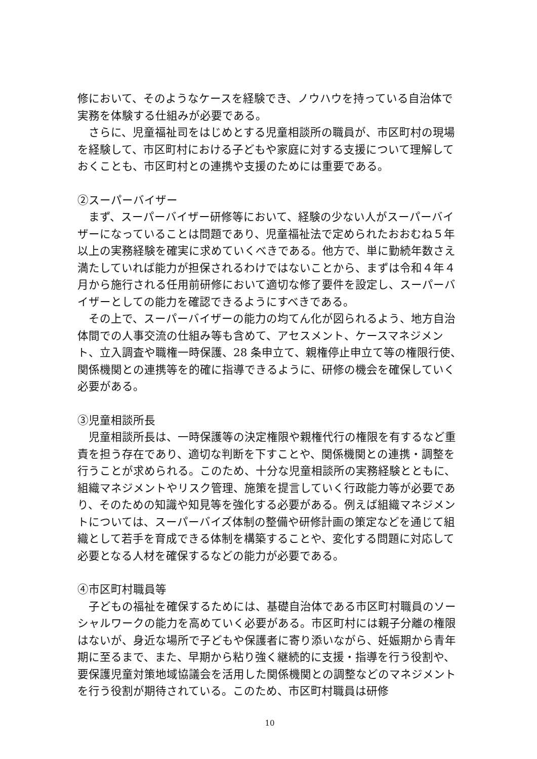修において、そのようなケースを経験でき、ノウハウを持っている自治体で実務を体験する仕組みが必要である。
さらに、児童福祉司をはじめとする児童相談所の職員が、市区町村の現場を経験して、市区町村における子どもや家庭に対する支援について理解しておくことも、市区町村との連携や支援のためには重要である。
②スーパーバイザー
まず、スーパーバイザー研修等において、経験の少ない人がスーパーバイザーになっていることは問題であり、児童福祉法で定められたおおむね５年以上の実務経験を確実に求めていくべきである。他方で、単に勤続年数さえ満たしていれば能力が担保されるわけではないことから、まずは令和４年４月から施行される任用前研修において適切な修了要件を設定し、スーパーバイザーとしての能力を確認できるようにすべきである。
その上で、スーパーバイザーの能力の均てん化が図られるよう、地方自治体間での人事交流の仕組み等も含めて、アセスメント、ケースマネジメント、立入調査や職権一時保護、28 条申立て、親権停止申立て等の権限行使、関係機関との連携等を的確に指導できるように、研修の機会を確保していく必要がある。
③児童相談所長
児童相談所長は、一時保護等の決定権限や親権代行の権限を有するなど重責を担う存在であり、適切な判断を下すことや、関係機関との連携・調整を行うことが求められる。このため、十分な児童相談所の実務経験とともに、組織マネジメントやリスク管理、施策を提言していく行政能力等が必要であり、そのための知識や知見等を強化する必要がある。例えば組織マネジメントについては、スーパーバイズ体制の整備や研修計画の策定などを通じて組織として若手を育成できる体制を構築することや、変化する問題に対応して必要となる人材を確保するなどの能力が必要である。
④市区町村職員等
子どもの福祉を確保するためには、基礎自治体である市区町村職員のソーシャルワークの能力を高めていく必要がある。市区町村には親子分離の権限はないが、身近な場所で子どもや保護者に寄り添いながら、妊娠期から青年期に至るまで、また、早期から粘り強く継続的に支援・指導を行う役割や、要保護児童対策地域協議会を活用した関係機関との調整などのマネジメントを行う役割が期待されている。このため、市区町村職員は研修
10